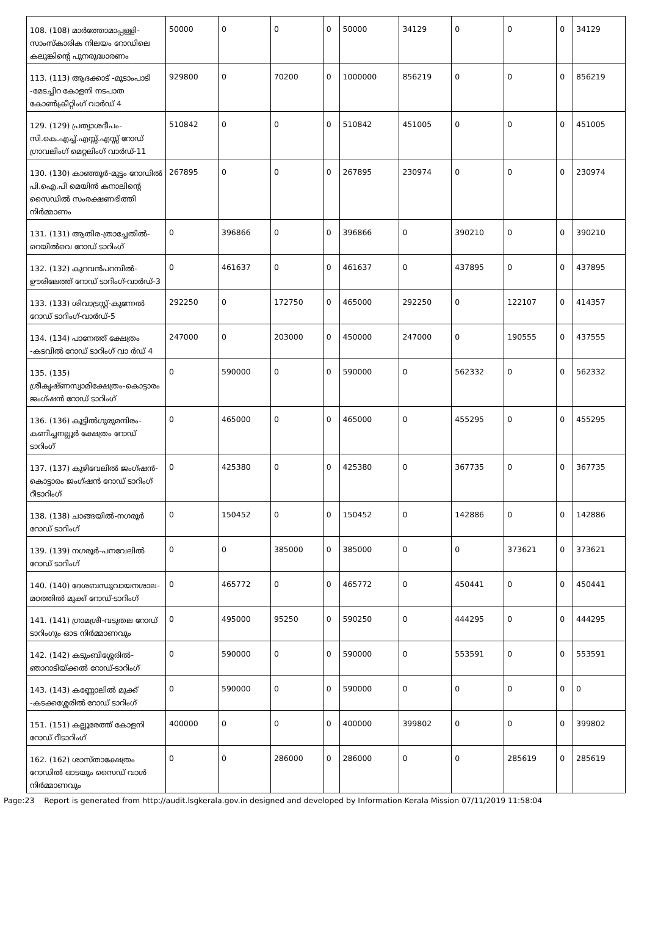| 108. (108) മാർത്തോമാപ്പള്ളി-സാംസ്കാരിക നിലയം റോഡിലെ കലുങ്കിന്റെ പുനരുദ്ധാരണം | 50000 | 0 | 0 | 0 | 50000 | 34129 | 0 | 0 | 0 | 34129 |
| 113. (113) ആദക്കാട് -മൂടാംപാടി -മേടച്ചിറ കോളനി നടപാത കോൺക്രീറ്റിംഗ് വാർഡ് 4 | 929800 | 0 | 70200 | 0 | 1000000 | 856219 | 0 | 0 | 0 | 856219 |
| 129. (129) പ്രത്യാശദീപം-സി.കെ.എച്ച്.എസ്സ്.എസ്സ് റോഡ് ഗ്രാവലിംഗ് മെറ്റലിംഗ് വാർഡ്-11 | 510842 | 0 | 0 | 0 | 510842 | 451005 | 0 | 0 | 0 | 451005 |
| 130. (130) കാഞ്ഞൂർ-മുട്ടം റോഡിൽ പി.ഐ.പി മെയിൻ കനാലിന്റെ സൈഡിൽ സംരക്ഷണഭിത്തി നിർമ്മാണം | 267895 | 0 | 0 | 0 | 267895 | 230974 | 0 | 0 | 0 | 230974 |
| 131. (131) ആതിര-ത്രാച്ചേതിൽ-റെയിൽവെ റോഡ് ടാറിംഗ് | 0 | 396866 | 0 | 0 | 396866 | 0 | 390210 | 0 | 0 | 390210 |
| 132. (132) കുറവൻപറമ്പിൽ-ഊരിലേത്ത് റോഡ് ടാറിംഗ്-വാർഡ്-3 | 0 | 461637 | 0 | 0 | 461637 | 0 | 437895 | 0 | 0 | 437895 |
| 133. (133) ശിവാട്രസ്റ്റ്-കുന്നേൽ റോഡ് ടാറിംഗ്-വാർഡ്-5 | 292250 | 0 | 172750 | 0 | 465000 | 292250 | 0 | 122107 | 0 | 414357 |
| 134. (134) പാനേത്ത് ക്ഷേത്രം -കടവിൽ റോഡ് ടാറിംഗ് വാ ർഡ് 4 | 247000 | 0 | 203000 | 0 | 450000 | 247000 | 0 | 190555 | 0 | 437555 |
| 135. (135) ശ്രീകൃഷ്ണസ്വാമിക്ഷേത്രം-കൊട്ടാരം ജംഗ്ഷൻ റോഡ് ടാറിംഗ് | 0 | 590000 | 0 | 0 | 590000 | 0 | 562332 | 0 | 0 | 562332 |
| 136. (136) കൂട്ടിൽഗുരുമന്ദിരം-കണിച്ചനല്ലൂർ ക്ഷേത്രം റോഡ് ടാറിംഗ് | 0 | 465000 | 0 | 0 | 465000 | 0 | 455295 | 0 | 0 | 455295 |
| 137. (137) കുഴിവേലിൽ ജംഗ്ഷൻ-കൊട്ടാരം ജംഗ്ഷൻ റോഡ് ടാറിംഗ് റീടാറിംഗ് | 0 | 425380 | 0 | 0 | 425380 | 0 | 367735 | 0 | 0 | 367735 |
| 138. (138) ചാങ്ങയിൽ-നഗരൂർ റോഡ് ടാറിംഗ് | 0 | 150452 | 0 | 0 | 150452 | 0 | 142886 | 0 | 0 | 142886 |
| 139. (139) നഗരൂർ-പനവേലിൽ റോഡ് ടാറിംഗ് | 0 | 0 | 385000 | 0 | 385000 | 0 | 0 | 373621 | 0 | 373621 |
| 140. (140) ദേശബന്ധുവായനശാല-മഠത്തിൽ മുക്ക് റോഡ്-ടാറിംഗ് | 0 | 465772 | 0 | 0 | 465772 | 0 | 450441 | 0 | 0 | 450441 |
| 141. (141) ഗ്രാമശ്രീ-വടുതല റോഡ് ടാറിംഗും ഓട നിർമ്മാണവും | 0 | 495000 | 95250 | 0 | 590250 | 0 | 444295 | 0 | 0 | 444295 |
| 142. (142) കടുംബിശ്ശേരിൽ-ഞാറാടിയ്ക്കൽ റോഡ്-ടാറിംഗ് | 0 | 590000 | 0 | 0 | 590000 | 0 | 553591 | 0 | 0 | 553591 |
| 143. (143) കണ്ണോലിൽ മുക്ക് -കടക്കശ്ശേരിൽ റോഡ് ടാറിംഗ് | 0 | 590000 | 0 | 0 | 590000 | 0 | 0 | 0 | 0 | 0 |
| 151. (151) കല്ലൂരേത്ത് കോളനി റോഡ് റീടാറിംഗ് | 400000 | 0 | 0 | 0 | 400000 | 399802 | 0 | 0 | 0 | 399802 |
| 162. (162) ശാസ്താക്ഷേത്രം റോഡിൽ ഓടയും സൈഡ് വാൾ നിർമ്മാണവും | 0 | 0 | 286000 | 0 | 286000 | 0 | 0 | 285619 | 0 | 285619 |
Page:23 Report is generated from http://audit.lsgkerala.gov.in designed and developed by Information Kerala Mission 07/11/2019 11:58:04